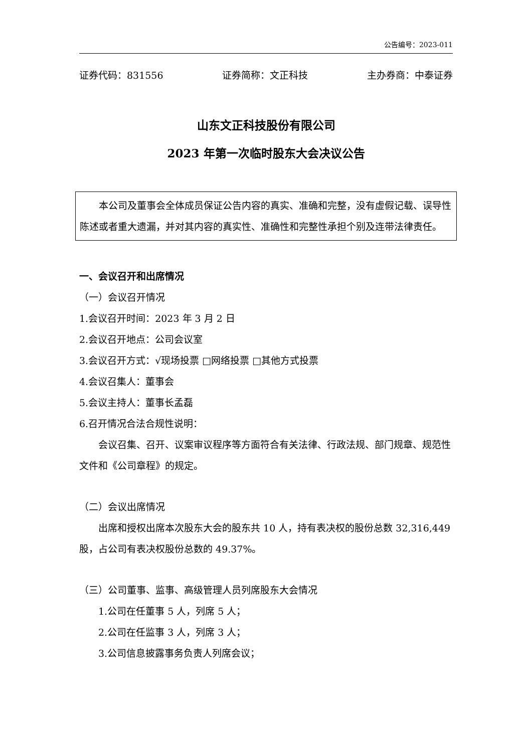公告编号：2023-011
证券代码：831556 证券简称：文正科技 主办券商：中泰证券
山东文正科技股份有限公司
2023 年第一次临时股东大会决议公告
本公司及董事会全体成员保证公告内容的真实、准确和完整，没有虚假记载、误导性陈述或者重大遗漏，并对其内容的真实性、准确性和完整性承担个别及连带法律责任。
一、会议召开和出席情况
（一）会议召开情况
1.会议召开时间：2023 年 3 月 2 日
2.会议召开地点：公司会议室
3.会议召开方式：√现场投票 □网络投票 □其他方式投票
4.会议召集人：董事会
5.会议主持人：董事长孟磊
6.召开情况合法合规性说明：
会议召集、召开、议案审议程序等方面符合有关法律、行政法规、部门规章、规范性文件和《公司章程》的规定。
（二）会议出席情况
出席和授权出席本次股东大会的股东共 10 人，持有表决权的股份总数 32,316,449 股，占公司有表决权股份总数的 49.37%。
（三）公司董事、监事、高级管理人员列席股东大会情况
1.公司在任董事 5 人，列席 5 人；
2.公司在任监事 3 人，列席 3 人；
3.公司信息披露事务负责人列席会议；